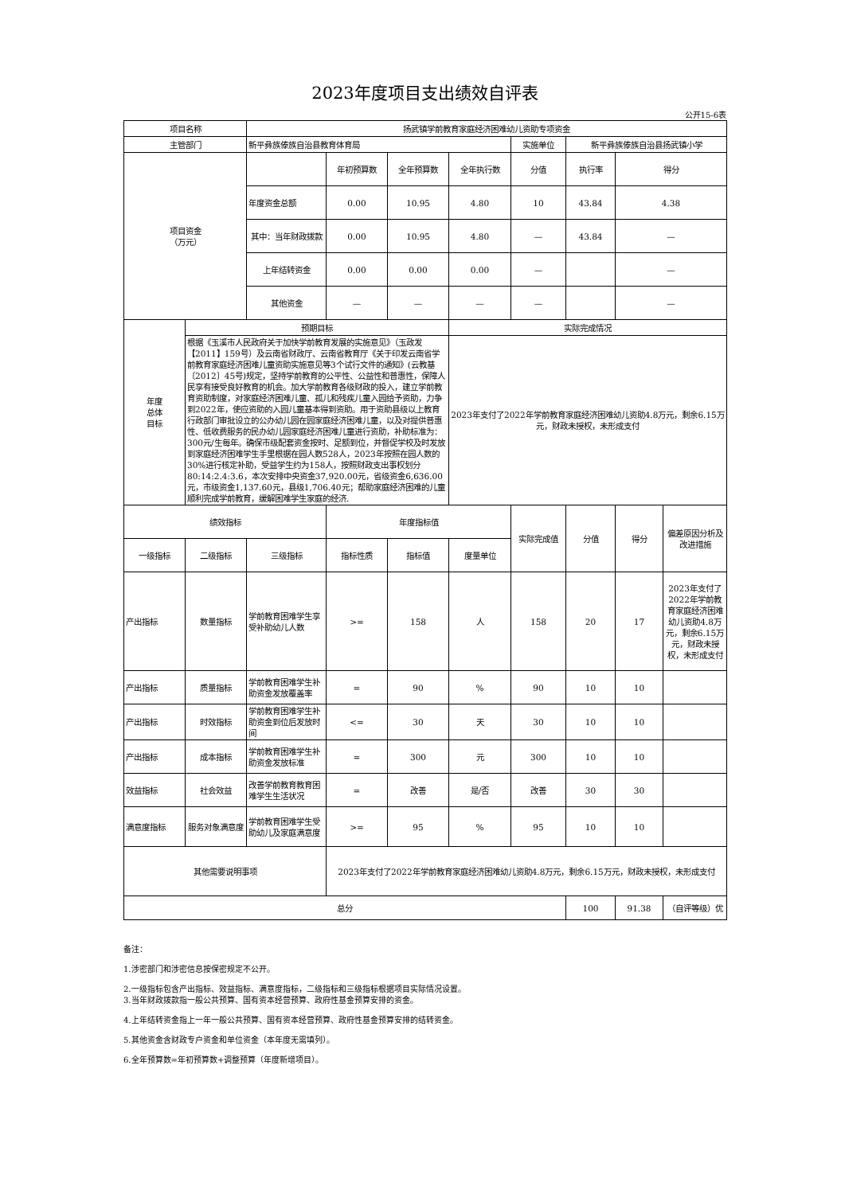2023年度项目支出绩效自评表
公开15-6表
| 项目名称 | | 扬武镇学前教育家庭经济困难幼儿资助专项资金 | | | | | | | |
| 主管部门 | | 新平彝族傣族自治县教育体育局 | | | | 实施单位 | 新平彝族傣族自治县扬武镇小学 | | |
| 项目资金 （万元） | | | 年初预算数 | 全年预算数 | 全年执行数 | 分值 | 执行率 | 得分 | |
| | | 年度资金总额 | 0.00 | 10.95 | 4.80 | 10 | 43.84 | 4.38 | |
| | | 其中：当年财政拨款 | 0.00 | 10.95 | 4.80 | — | 43.84 | — | |
| | | 上年结转资金 | 0.00 | 0.00 | 0.00 | — | | — | |
| | | 其他资金 | — | — | — | — | | — | |
| 年度 总体 目标 | 预期目标 | | | | 实际完成情况 | | | | |
| | 根据《玉溪市人民政府关于加快学前教育发展的实施意见》（玉政发【2011】159号）及云南省财政厅、云南省教育厅《关于印发云南省学前教育家庭经济困难儿童资助实施意见等3个试行文件的通知》(云教基〔2012〕45号)规定，坚持学前教育的公平性、公益性和普惠性，保障人民享有接受良好教育的机会。加大学前教育各级财政的投入，建立学前教育资助制度，对家庭经济困难儿童、孤儿和残疾儿童入园给予资助，力争到2022年，使应资助的入园儿童基本得到资助。用于资助县级以上教育行政部门审批设立的公办幼儿园在园家庭经济困难儿童，以及对提供普惠性、低收费服务的民办幼儿园家庭经济困难儿童进行资助，补助标准为：300元/生每年。确保市级配套资金按时、足额到位，并督促学校及时发放到家庭经济困难学生手里根据在园人数528人，2023年按照在园人数的30%进行核定补助，受益学生约为158人，按照财政支出事权划分80:14:2.4:3.6，本次安排中央资金37,920.00元，省级资金6,636.00元，市级资金1,137.60元，县级1,706.40元；帮助家庭经济困难的儿童顺利完成学前教育，缓解困难学生家庭的经济. | | | | 2023年支付了2022年学前教育家庭经济困难幼儿资助4.8万元，剩余6.15万元，财政未授权，未形成支付 | | | | |
| 绩效指标 | | | 年度指标值 | | | 实际完成值 | 分值 | 得分 | 偏差原因分析及改进措施 |
| 一级指标 | 二级指标 | 三级指标 | 指标性质 | 指标值 | 度量单位 | | | | |
| 产出指标 | 数量指标 | 学前教育困难学生享受补助幼儿人数 | >= | 158 | 人 | 158 | 20 | 17 | 2023年支付了2022年学前教育家庭经济困难幼儿资助4.8万元，剩余6.15万元，财政未授权，未形成支付 |
| 产出指标 | 质量指标 | 学前教育困难学生补助资金发放覆盖率 | = | 90 | % | 90 | 10 | 10 | |
| 产出指标 | 时效指标 | 学前教育困难学生补助资金到位后发放时间 | <= | 30 | 天 | 30 | 10 | 10 | |
| 产出指标 | 成本指标 | 学前教育困难学生补助资金发放标准 | = | 300 | 元 | 300 | 10 | 10 | |
| 效益指标 | 社会效益 | 改善学前教育教育困难学生生活状况 | = | 改善 | 是/否 | 改善 | 30 | 30 | |
| 满意度指标 | 服务对象满意度 | 学前教育困难学生受助幼儿及家庭满意度 | >= | 95 | % | 95 | 10 | 10 | |
| 其他需要说明事项 | | | 2023年支付了2022年学前教育家庭经济困难幼儿资助4.8万元，剩余6.15万元，财政未授权，未形成支付 | | | | | | |
| 总分 | | | | | | | 100 | 91.38 | （自评等级）优 |
备注：
1.涉密部门和涉密信息按保密规定不公开。
2.一级指标包含产出指标、效益指标、满意度指标，二级指标和三级指标根据项目实际情况设置。
3.当年财政拨款指一般公共预算、国有资本经营预算、政府性基金预算安排的资金。
4.上年结转资金指上一年一般公共预算、国有资本经营预算、政府性基金预算安排的结转资金。
5.其他资金含财政专户资金和单位资金（本年度无需填列）。
6.全年预算数=年初预算数+调整预算（年度新增项目）。